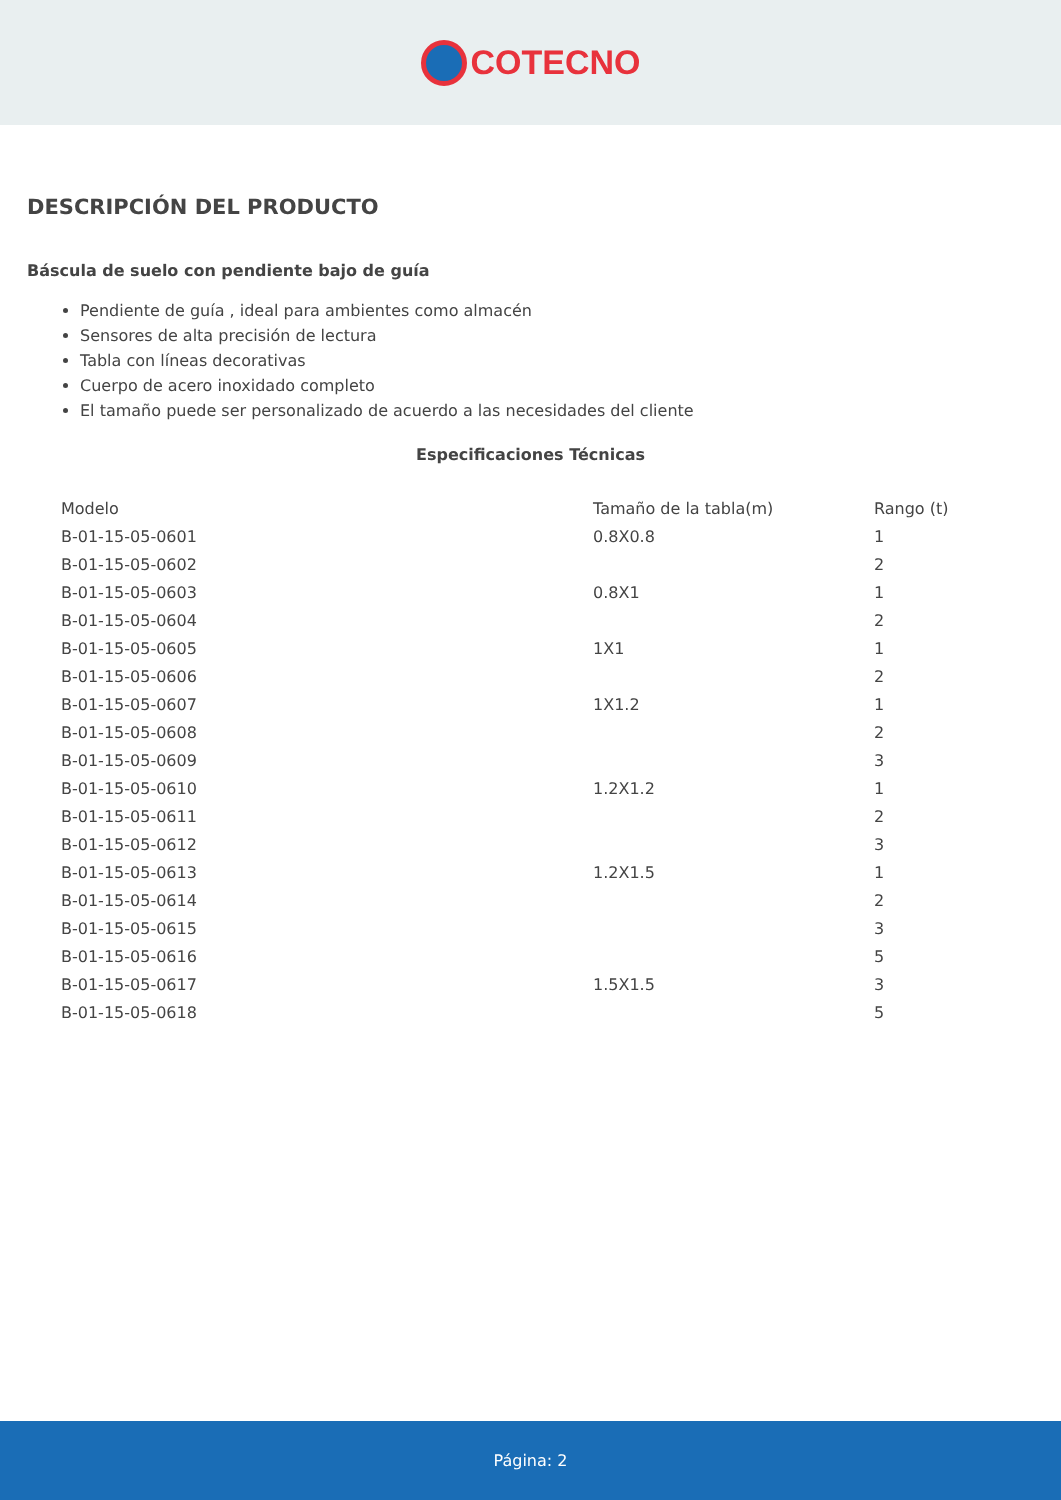COTECNO
DESCRIPCIÓN DEL PRODUCTO
Báscula de suelo con pendiente bajo de guía
Pendiente de guía , ideal para ambientes como almacén
Sensores de alta precisión de lectura
Tabla con líneas decorativas
Cuerpo de acero inoxidado completo
El tamaño puede ser personalizado de acuerdo a las necesidades del cliente
Especificaciones Técnicas
| Modelo | Tamaño de la tabla(m) | Rango (t) |
| --- | --- | --- |
| B-01-15-05-0601 | 0.8X0.8 | 1 |
| B-01-15-05-0602 | | 2 |
| B-01-15-05-0603 | 0.8X1 | 1 |
| B-01-15-05-0604 | | 2 |
| B-01-15-05-0605 | 1X1 | 1 |
| B-01-15-05-0606 | | 2 |
| B-01-15-05-0607 | 1X1.2 | 1 |
| B-01-15-05-0608 | | 2 |
| B-01-15-05-0609 | | 3 |
| B-01-15-05-0610 | 1.2X1.2 | 1 |
| B-01-15-05-0611 | | 2 |
| B-01-15-05-0612 | | 3 |
| B-01-15-05-0613 | 1.2X1.5 | 1 |
| B-01-15-05-0614 | | 2 |
| B-01-15-05-0615 | | 3 |
| B-01-15-05-0616 | | 5 |
| B-01-15-05-0617 | 1.5X1.5 | 3 |
| B-01-15-05-0618 | | 5 |
Página: 2